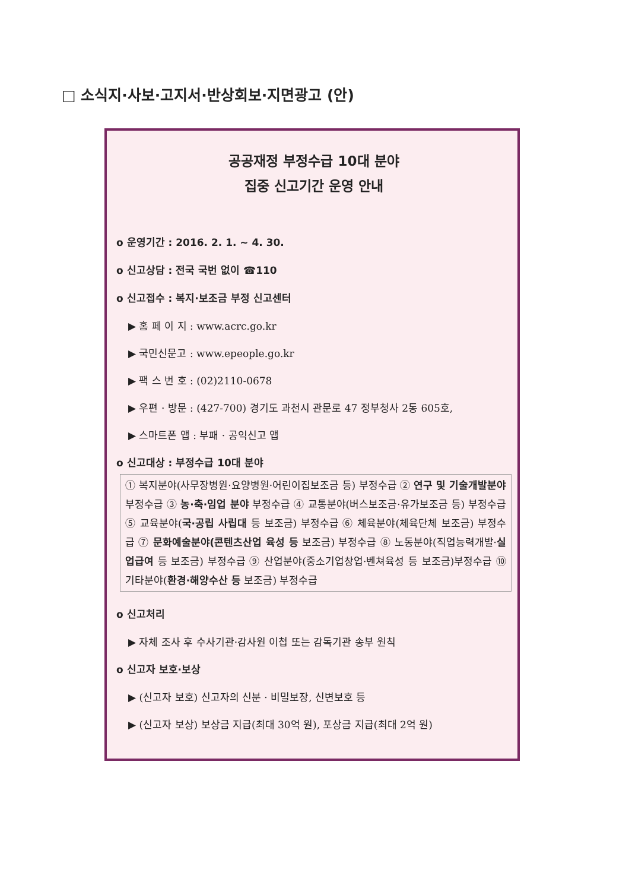□ 소식지·사보·고지서·반상회보·지면광고 (안)
공공재정 부정수급 10대 분야
집중 신고기간 운영 안내
o 운영기간 : 2016. 2. 1. ~ 4. 30.
o 신고상담 : 전국 국번 없이 ☎110
o 신고접수 : 복지·보조금 부정 신고센터
▶ 홈 페 이 지 : www.acrc.go.kr
▶ 국민신문고 : www.epeople.go.kr
▶ 팩 스 번 호 : (02)2110-0678
▶ 우편 · 방문 : (427-700) 경기도 과천시 관문로 47 정부청사 2동 605호,
▶ 스마트폰 앱 : 부패 · 공익신고 앱
o 신고대상 : 부정수급 10대 분야
① 복지분야(사무장병원·요양병원·어린이집보조금 등) 부정수급 ② 연구 및 기술개발분야 부정수급 ③ 농·축·임업 분야 부정수급 ④ 교통분야(버스보조금·유가보조금 등) 부정수급 ⑤ 교육분야(국·공립 사립대 등 보조금) 부정수급 ⑥ 체육분야(체육단체 보조금) 부정수급 ⑦ 문화예술분야(콘텐츠산업 육성 등 보조금) 부정수급 ⑧ 노동분야(직업능력개발·실업급여 등 보조금) 부정수급 ⑨ 산업분야(중소기업창업·벤쳐육성 등 보조금)부정수급 ⑩ 기타분야(환경·해양수산 등 보조금) 부정수급
o 신고처리
▶ 자체 조사 후 수사기관·감사원 이첩 또는 감독기관 송부 원칙
o 신고자 보호·보상
▶ (신고자 보호) 신고자의 신분 · 비밀보장, 신변보호 등
▶ (신고자 보상) 보상금 지급(최대 30억 원), 포상금 지급(최대 2억 원)